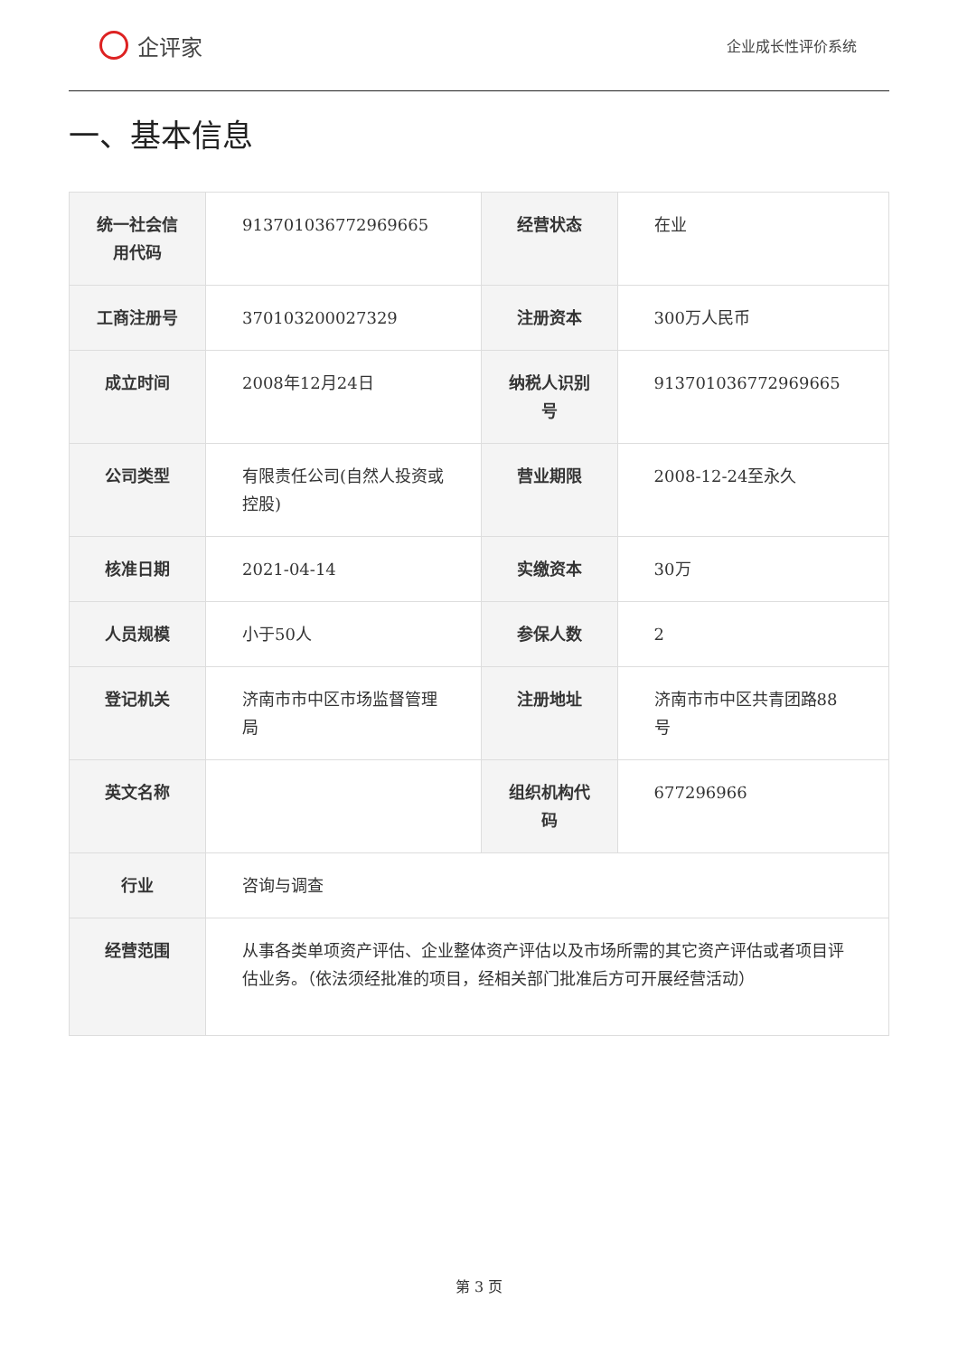企评家
企业成长性评价系统
一、基本信息
| 统一社会信用代码 | 913701036772969665 | 经营状态 | 在业 |
| 工商注册号 | 370103200027329 | 注册资本 | 300万人民币 |
| 成立时间 | 2008年12月24日 | 纳税人识别号 | 913701036772969665 |
| 公司类型 | 有限责任公司(自然人投资或控股) | 营业期限 | 2008-12-24至永久 |
| 核准日期 | 2021-04-14 | 实缴资本 | 30万 |
| 人员规模 | 小于50人 | 参保人数 | 2 |
| 登记机关 | 济南市市中区市场监督管理局 | 注册地址 | 济南市市中区共青团路88号 |
| 英文名称 | | 组织机构代码 | 677296966 |
| 行业 | 咨询与调查 | | |
| 经营范围 | 从事各类单项资产评估、企业整体资产评估以及市场所需的其它资产评估或者项目评估业务。（依法须经批准的项目，经相关部门批准后方可开展经营活动） | | |
第 3 页